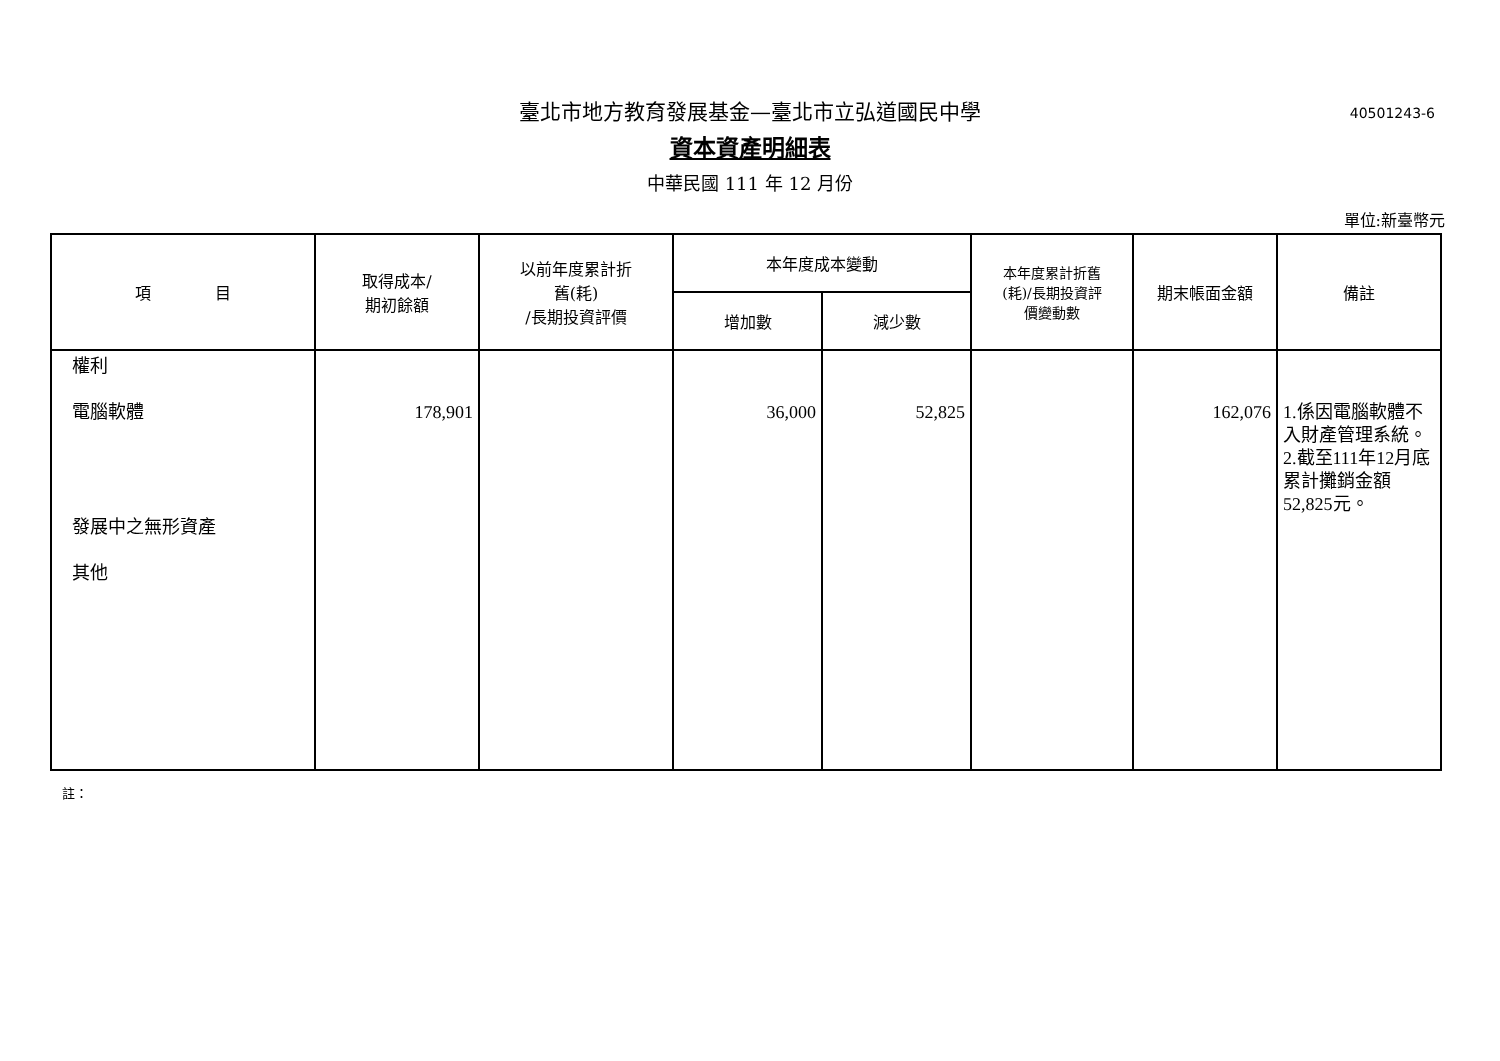臺北市地方教育發展基金—臺北市立弘道國民中學
40501243-6
資本資產明細表
中華民國 111 年 12 月份
單位:新臺幣元
| 項 目 | 取得成本/ 期初餘額 | 以前年度累計折 舊(耗) /長期投資評價 | 本年度成本變動 | | 本年度累計折舊 (耗)/長期投資評 價變動數 | 期末帳面金額 | 備註 |
| --- | --- | --- | --- | --- | --- | --- | --- |
| | | | 增加數 | 減少數 | | | |
| 權利 電腦軟體 發展中之無形資產 其他 | 178,901 | | 36,000 | 52,825 | | 162,076 | 1.係因電腦軟體不入財產管理系統。2.截至111年12月底累計攤銷金額52,825元。 |
註：